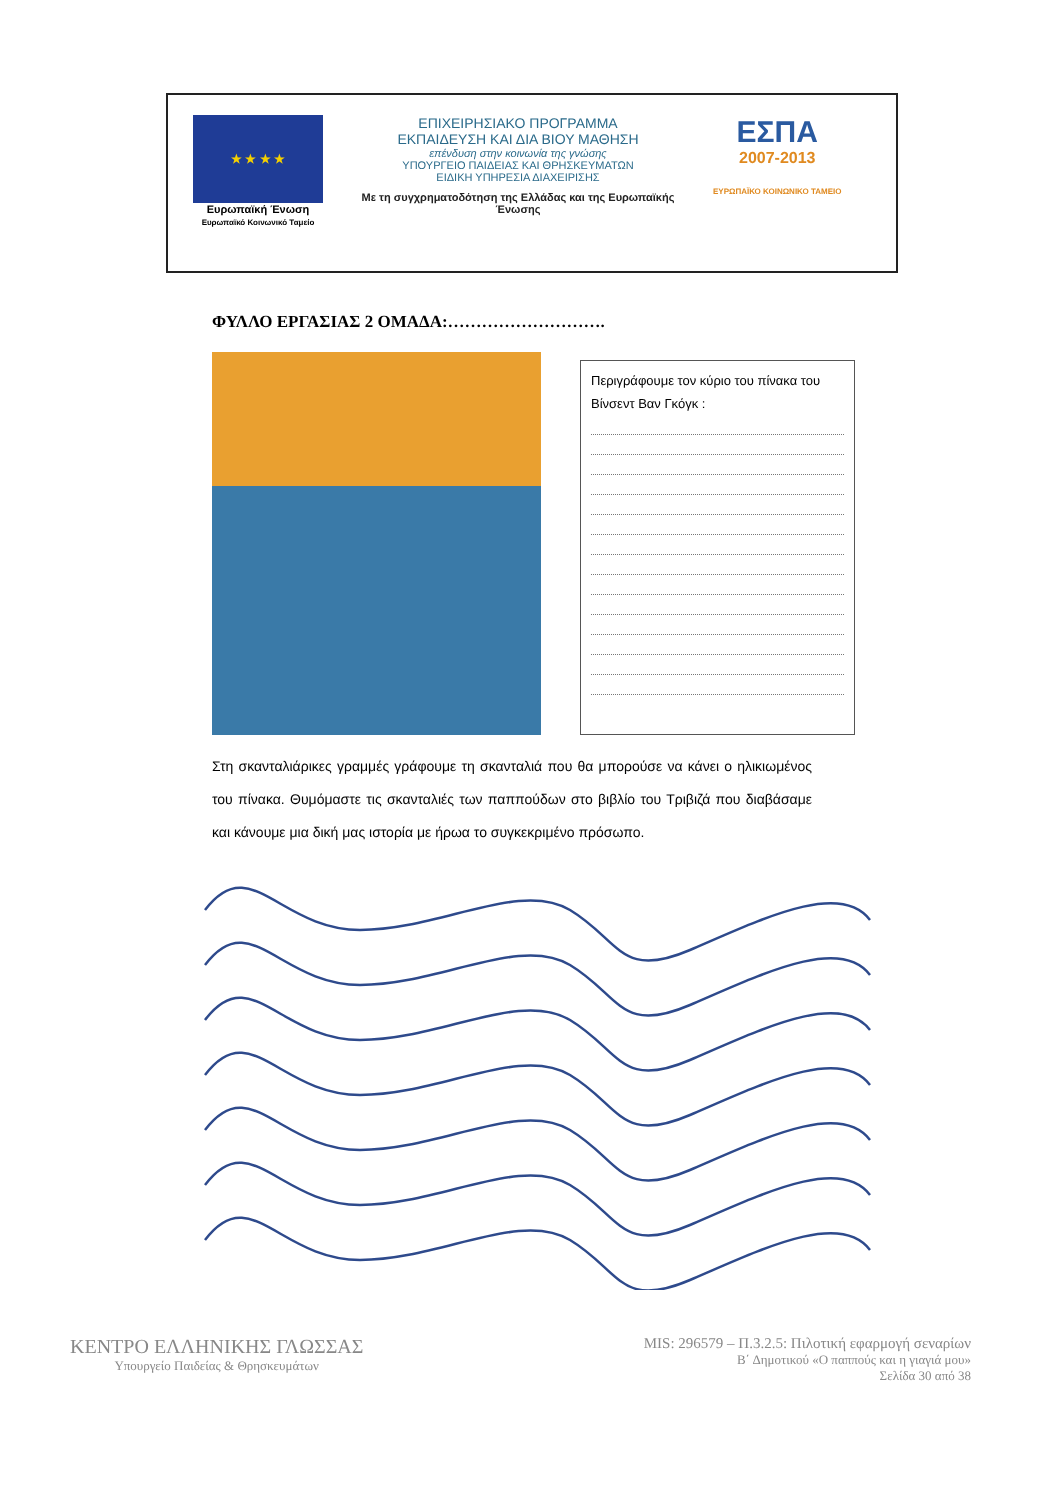★ ★ ★ ★
Ευρωπαϊκή Ένωση
Ευρωπαϊκό Κοινωνικό Ταμείο
ΕΠΙΧΕΙΡΗΣΙΑΚΟ ΠΡΟΓΡΑΜΜΑ
ΕΚΠΑΙΔΕΥΣΗ ΚΑΙ ΔΙΑ ΒΙΟΥ ΜΑΘΗΣΗ
επένδυση στην κοινωνία της γνώσης
ΥΠΟΥΡΓΕΙΟ ΠΑΙΔΕΙΑΣ ΚΑΙ ΘΡΗΣΚΕΥΜΑΤΩΝ
ΕΙΔΙΚΗ ΥΠΗΡΕΣΙΑ ΔΙΑΧΕΙΡΙΣΗΣ
Με τη συγχρηματοδότηση της Ελλάδας και της Ευρωπαϊκής Ένωσης
ΕΣΠΑ
2007-2013
ΕΥΡΩΠΑΪΚΟ ΚΟΙΝΩΝΙΚΟ ΤΑΜΕΙΟ
ΦΥΛΛΟ ΕΡΓΑΣΙΑΣ 2 ΟΜΑΔΑ:……………………….
Περιγράφουμε τον κύριο του πίνακα του Βίνσεντ Βαν Γκόγκ :
Στη σκανταλιάρικες γραμμές γράφουμε τη σκανταλιά που θα μπορούσε να κάνει ο ηλικιωμένος του πίνακα. Θυμόμαστε τις σκανταλιές των παππούδων στο βιβλίο του Τριβιζά που διαβάσαμε και κάνουμε μια δική μας ιστορία με ήρωα το συγκεκριμένο πρόσωπο.
ΚΕΝΤΡΟ ΕΛΛΗΝΙΚΗΣ ΓΛΩΣΣΑΣ
Υπουργείο Παιδείας & Θρησκευμάτων
MIS: 296579 – Π.3.2.5: Πιλοτική εφαρμογή σεναρίων
Β΄ Δημοτικού «Ο παππούς και η γιαγιά μου»
Σελίδα 30 από 38